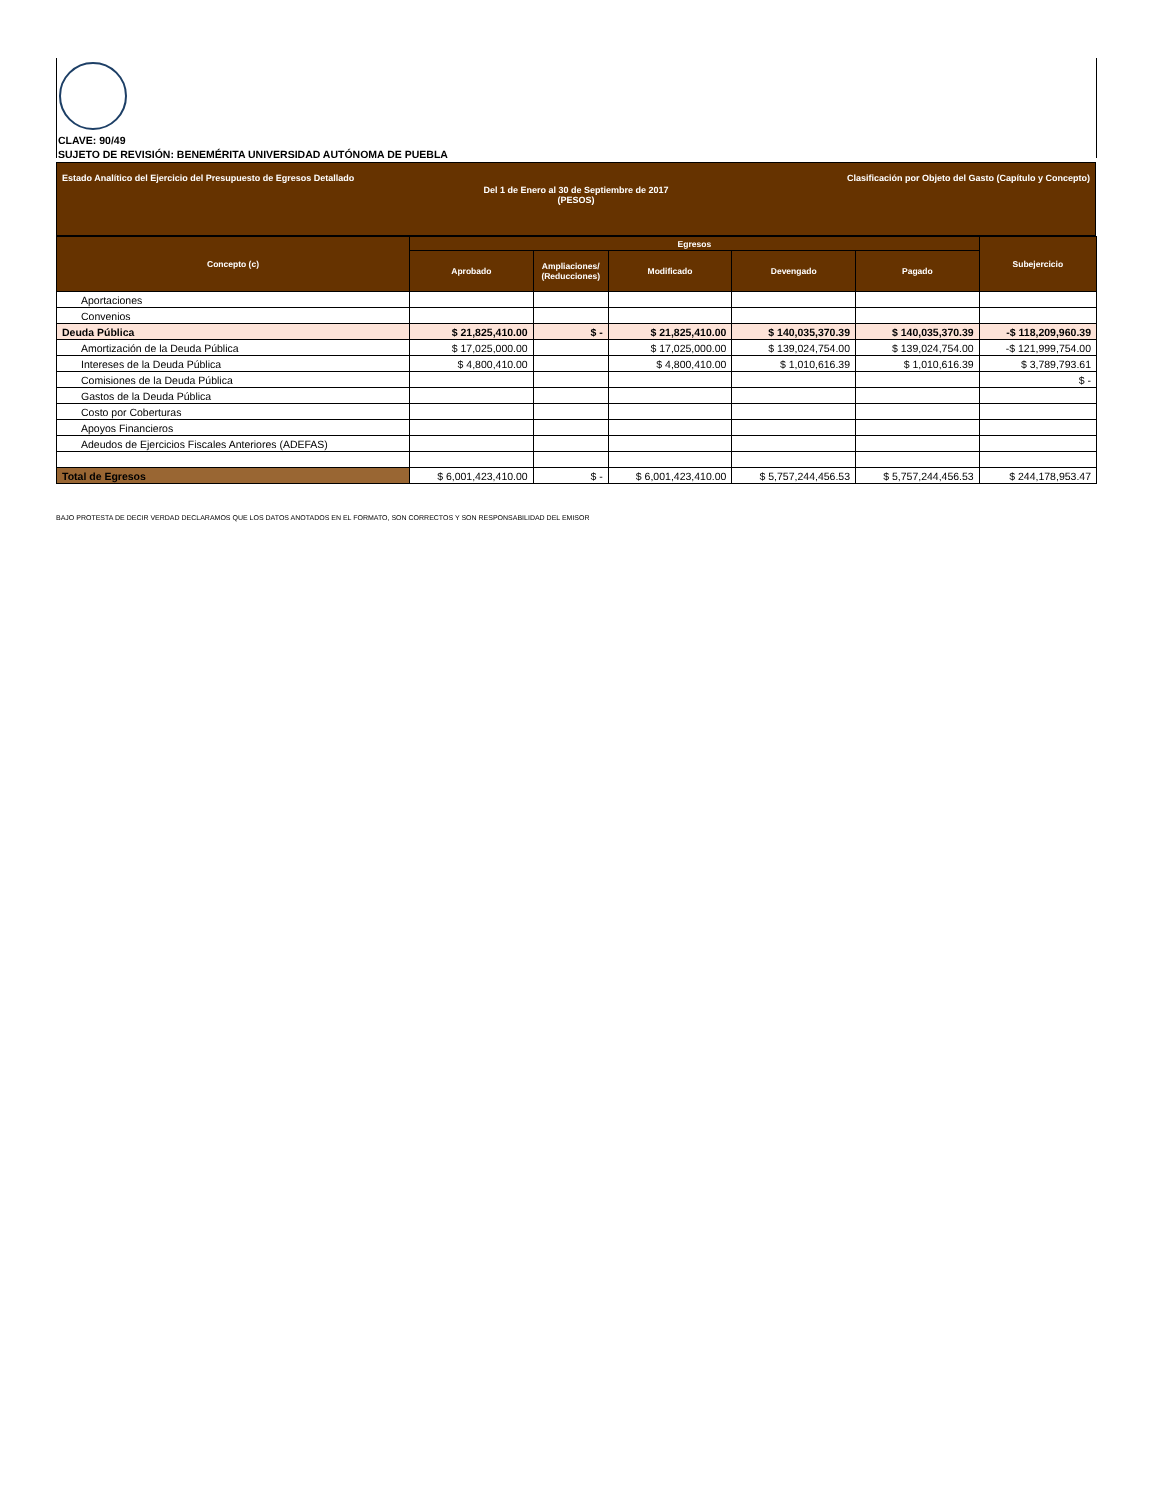CLAVE: 90/49
SUJETO DE REVISIÓN: BENEMÉRITA UNIVERSIDAD AUTÓNOMA DE PUEBLA
Estado Analítico del Ejercicio del Presupuesto de Egresos Detallado Clasificación por Objeto del Gasto (Capítulo y Concepto)
Del 1 de Enero al 30 de Septiembre de 2017
(PESOS)
| Concepto (c) | Egresos | | | | | Subejercicio |
| --- | --- | --- | --- | --- | --- | --- |
| | Aprobado | Ampliaciones/ (Reducciones) | Modificado | Devengado | Pagado | |
| Aportaciones | | | | | | |
| Convenios | | | | | | |
| Deuda Pública | $ 21,825,410.00 | $ - | $ 21,825,410.00 | $ 140,035,370.39 | $ 140,035,370.39 | -$ 118,209,960.39 |
| Amortización de la Deuda Pública | $ 17,025,000.00 | | $ 17,025,000.00 | $ 139,024,754.00 | $ 139,024,754.00 | -$ 121,999,754.00 |
| Intereses de la Deuda Pública | $ 4,800,410.00 | | $ 4,800,410.00 | $ 1,010,616.39 | $ 1,010,616.39 | $ 3,789,793.61 |
| Comisiones de la Deuda Pública | | | | | | $ - |
| Gastos de la Deuda Pública | | | | | | |
| Costo por Coberturas | | | | | | |
| Apoyos Financieros | | | | | | |
| Adeudos de Ejercicios Fiscales Anteriores (ADEFAS) | | | | | | |
| Total de Egresos | $ 6,001,423,410.00 | $ - | $ 6,001,423,410.00 | $ 5,757,244,456.53 | $ 5,757,244,456.53 | $ 244,178,953.47 |
BAJO PROTESTA DE DECIR VERDAD DECLARAMOS QUE LOS DATOS ANOTADOS EN EL FORMATO, SON CORRECTOS Y SON RESPONSABILIDAD DEL EMISOR